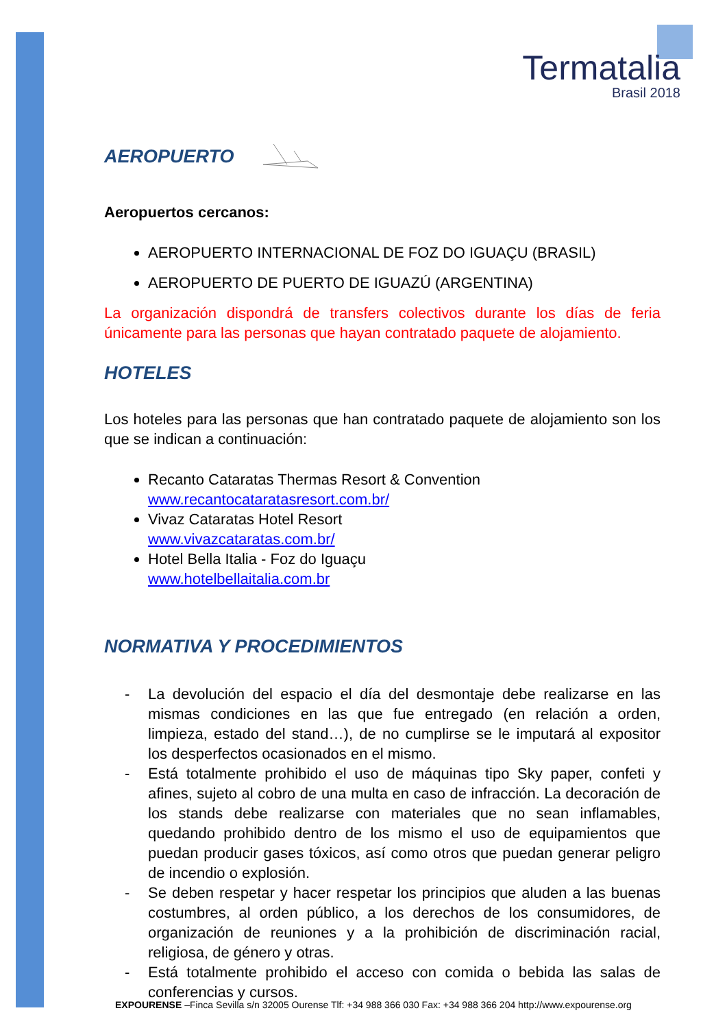Termatalia
Brasil 2018
AEROPUERTO
Aeropuertos cercanos:
AEROPUERTO INTERNACIONAL DE FOZ DO IGUAÇU (BRASIL)
AEROPUERTO DE PUERTO DE IGUAZÚ (ARGENTINA)
La organización dispondrá de transfers colectivos durante los días de feria únicamente para las personas que hayan contratado paquete de alojamiento.
HOTELES
Los hoteles para las personas que han contratado paquete de alojamiento son los que se indican a continuación:
Recanto Cataratas Thermas Resort & Convention
www.recantocataratasresort.com.br/
Vivaz Cataratas Hotel Resort
www.vivazcataratas.com.br/
Hotel Bella Italia - Foz do Iguaçu
www.hotelbellaitalia.com.br
NORMATIVA Y PROCEDIMIENTOS
- La devolución del espacio el día del desmontaje debe realizarse en las mismas condiciones en las que fue entregado (en relación a orden, limpieza, estado del stand…), de no cumplirse se le imputará al expositor los desperfectos ocasionados en el mismo.
- Está totalmente prohibido el uso de máquinas tipo Sky paper, confeti y afines, sujeto al cobro de una multa en caso de infracción. La decoración de los stands debe realizarse con materiales que no sean inflamables, quedando prohibido dentro de los mismo el uso de equipamientos que puedan producir gases tóxicos, así como otros que puedan generar peligro de incendio o explosión.
- Se deben respetar y hacer respetar los principios que aluden a las buenas costumbres, al orden público, a los derechos de los consumidores, de organización de reuniones y a la prohibición de discriminación racial, religiosa, de género y otras.
- Está totalmente prohibido el acceso con comida o bebida las salas de conferencias y cursos.
EXPOURENSE –Finca Sevilla s/n 32005 Ourense Tlf: +34 988 366 030 Fax: +34 988 366 204 http://www.expourense.org